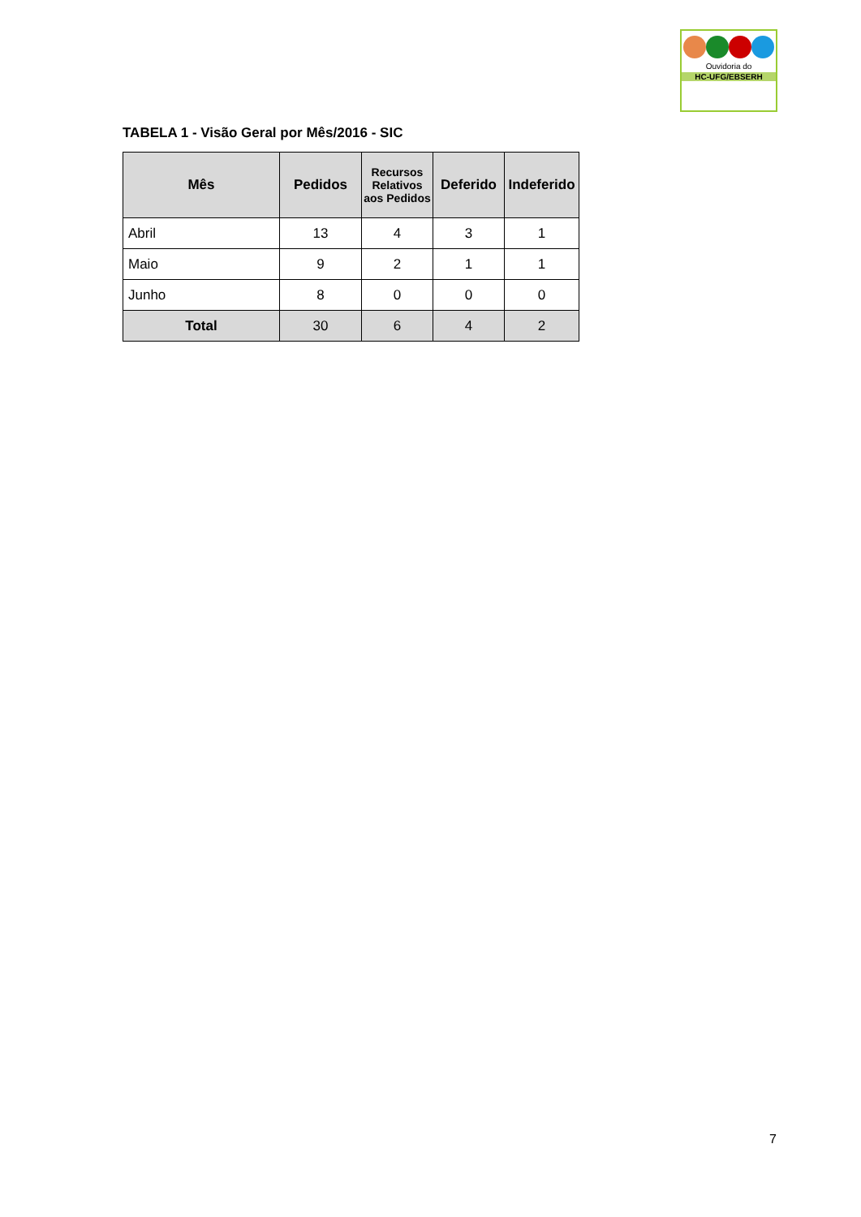Ouvidoria do
HC-UFG/EBSERH
TABELA 1 - Visão Geral por Mês/2016 - SIC
| Mês | Pedidos | Recursos Relativos aos Pedidos | Deferido | Indeferido |
| --- | --- | --- | --- | --- |
| Abril | 13 | 4 | 3 | 1 |
| Maio | 9 | 2 | 1 | 1 |
| Junho | 8 | 0 | 0 | 0 |
| Total | 30 | 6 | 4 | 2 |
7